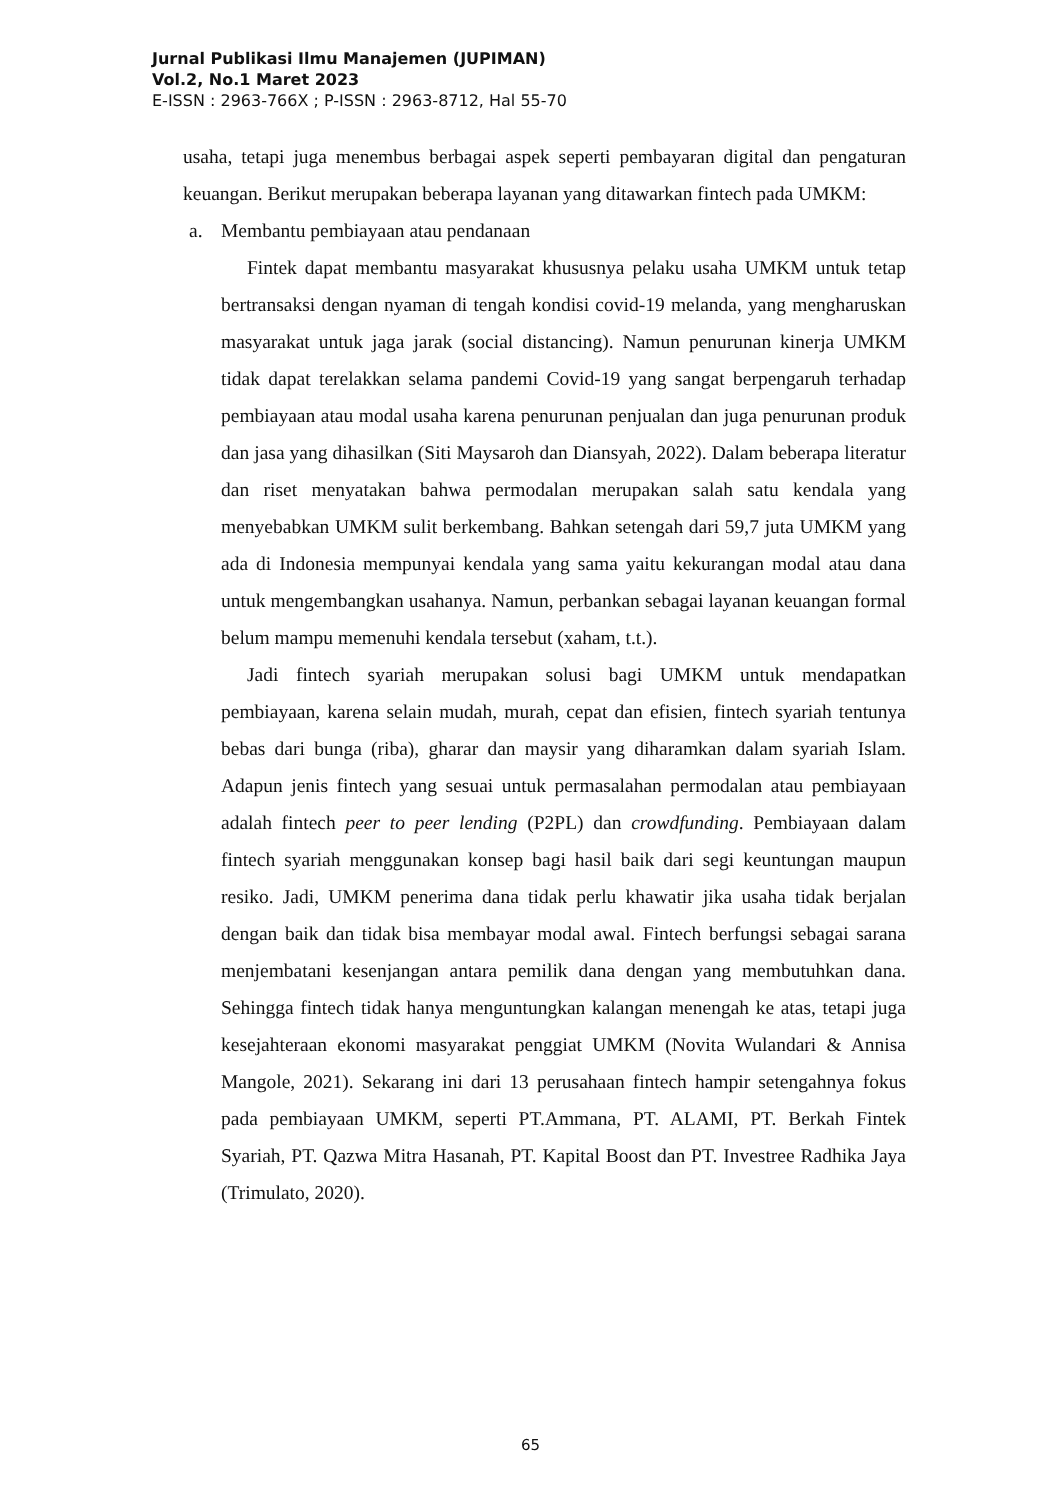Jurnal Publikasi Ilmu Manajemen (JUPIMAN)
Vol.2, No.1 Maret 2023
E-ISSN : 2963-766X ; P-ISSN : 2963-8712, Hal 55-70
usaha, tetapi juga menembus berbagai aspek seperti pembayaran digital dan pengaturan keuangan. Berikut merupakan beberapa layanan yang ditawarkan fintech pada UMKM:
a. Membantu pembiayaan atau pendanaan
Fintek dapat membantu masyarakat khususnya pelaku usaha UMKM untuk tetap bertransaksi dengan nyaman di tengah kondisi covid-19 melanda, yang mengharuskan masyarakat untuk jaga jarak (social distancing). Namun penurunan kinerja UMKM tidak dapat terelakkan selama pandemi Covid-19 yang sangat berpengaruh terhadap pembiayaan atau modal usaha karena penurunan penjualan dan juga penurunan produk dan jasa yang dihasilkan (Siti Maysaroh dan Diansyah, 2022). Dalam beberapa literatur dan riset menyatakan bahwa permodalan merupakan salah satu kendala yang menyebabkan UMKM sulit berkembang. Bahkan setengah dari 59,7 juta UMKM yang ada di Indonesia mempunyai kendala yang sama yaitu kekurangan modal atau dana untuk mengembangkan usahanya. Namun, perbankan sebagai layanan keuangan formal belum mampu memenuhi kendala tersebut (xaham, t.t.).
Jadi fintech syariah merupakan solusi bagi UMKM untuk mendapatkan pembiayaan, karena selain mudah, murah, cepat dan efisien, fintech syariah tentunya bebas dari bunga (riba), gharar dan maysir yang diharamkan dalam syariah Islam. Adapun jenis fintech yang sesuai untuk permasalahan permodalan atau pembiayaan adalah fintech peer to peer lending (P2PL) dan crowdfunding. Pembiayaan dalam fintech syariah menggunakan konsep bagi hasil baik dari segi keuntungan maupun resiko. Jadi, UMKM penerima dana tidak perlu khawatir jika usaha tidak berjalan dengan baik dan tidak bisa membayar modal awal. Fintech berfungsi sebagai sarana menjembatani kesenjangan antara pemilik dana dengan yang membutuhkan dana. Sehingga fintech tidak hanya menguntungkan kalangan menengah ke atas, tetapi juga kesejahteraan ekonomi masyarakat penggiat UMKM (Novita Wulandari & Annisa Mangole, 2021). Sekarang ini dari 13 perusahaan fintech hampir setengahnya fokus pada pembiayaan UMKM, seperti PT.Ammana, PT. ALAMI, PT. Berkah Fintek Syariah, PT. Qazwa Mitra Hasanah, PT. Kapital Boost dan PT. Investree Radhika Jaya (Trimulato, 2020).
65